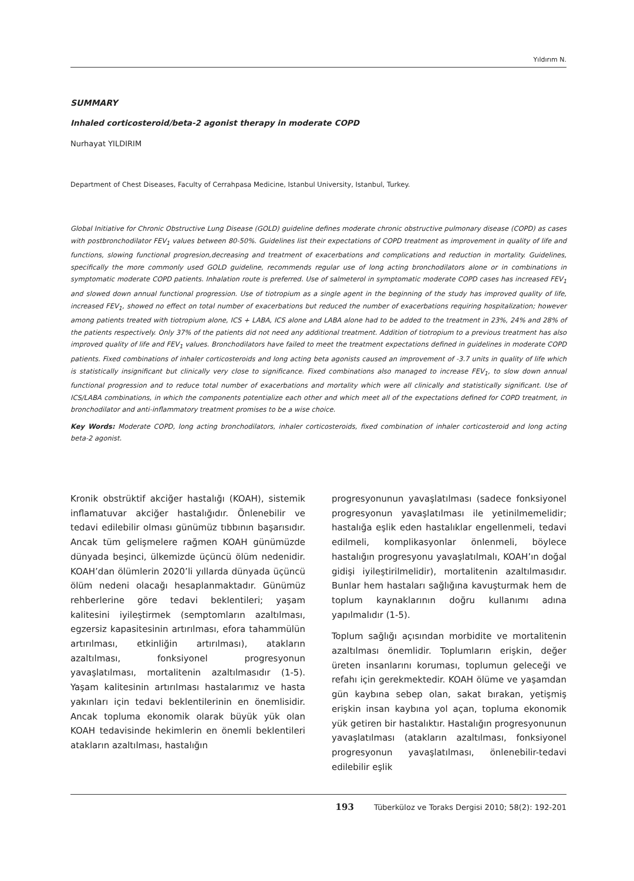Yıldırım N.
SUMMARY
Inhaled corticosteroid/beta-2 agonist therapy in moderate COPD
Nurhayat YILDIRIM
Department of Chest Diseases, Faculty of Cerrahpasa Medicine, Istanbul University, Istanbul, Turkey.
Global Initiative for Chronic Obstructive Lung Disease (GOLD) guideline defines moderate chronic obstructive pulmonary disease (COPD) as cases with postbronchodilator FEV<sub>1</sub> values between 80-50%. Guidelines list their expectations of COPD treatment as improvement in quality of life and functions, slowing functional progresion,decreasing and treatment of exacerbations and complications and reduction in mortality. Guidelines, specifically the more commonly used GOLD guideline, recommends regular use of long acting bronchodilators alone or in combinations in symptomatic moderate COPD patients. Inhalation route is preferred. Use of salmeterol in symptomatic moderate COPD cases has increased FEV<sub>1</sub> and slowed down annual functional progression. Use of tiotropium as a single agent in the beginning of the study has improved quality of life, increased FEV<sub>1</sub>, showed no effect on total number of exacerbations but reduced the number of exacerbations requiring hospitalization; however among patients treated with tiotropium alone, ICS + LABA, ICS alone and LABA alone had to be added to the treatment in 23%, 24% and 28% of the patients respectively. Only 37% of the patients did not need any additional treatment. Addition of tiotropium to a previous treatment has also improved quality of life and FEV<sub>1</sub> values. Bronchodilators have failed to meet the treatment expectations defined in guidelines in moderate COPD patients. Fixed combinations of inhaler corticosteroids and long acting beta agonists caused an improvement of -3.7 units in quality of life which is statistically insignificant but clinically very close to significance. Fixed combinations also managed to increase FEV<sub>1</sub>, to slow down annual functional progression and to reduce total number of exacerbations and mortality which were all clinically and statistically significant. Use of ICS/LABA combinations, in which the components potentialize each other and which meet all of the expectations defined for COPD treatment, in bronchodilator and anti-inflammatory treatment promises to be a wise choice.
Key Words: Moderate COPD, long acting bronchodilators, inhaler corticosteroids, fixed combination of inhaler corticosteroid and long acting beta-2 agonist.
Kronik obstrüktif akciğer hastalığı (KOAH), sistemik inflamatuvar akciğer hastalığıdır. Önlenebilir ve tedavi edilebilir olması günümüz tıbbının başarısıdır. Ancak tüm gelişmelere rağmen KOAH günümüzde dünyada beşinci, ülkemizde üçüncü ölüm nedenidir. KOAH’dan ölümlerin 2020’li yıllarda dünyada üçüncü ölüm nedeni olacağı hesaplanmaktadır. Günümüz rehberlerine göre tedavi beklentileri; yaşam kalitesini iyileştirmek (semptomların azaltılması, egzersiz kapasitesinin artırılması, efora tahammülün artırılması, etkinliğin artırılması), atakların azaltılması, fonksiyonel progresyonun yavaşlatılması, mortalitenin azaltılmasıdır (1-5). Yaşam kalitesinin artırılması hastalarımız ve hasta yakınları için tedavi beklentilerinin en önemlisidir. Ancak topluma ekonomik olarak büyük yük olan KOAH tedavisinde hekimlerin en önemli beklentileri atakların azaltılması, hastalığın
progresyonunun yavaşlatılması (sadece fonksiyonel progresyonun yavaşlatılması ile yetinilmemelidir; hastalığa eşlik eden hastalıklar engellenmeli, tedavi edilmeli, komplikasyonlar önlenmeli, böylece hastalığın progresyonu yavaşlatılmalı, KOAH’ın doğal gidişi iyileştirilmelidir), mortalitenin azaltılmasıdır. Bunlar hem hastaları sağlığına kavuşturmak hem de toplum kaynaklarının doğru kullanımı adına yapılmalıdır (1-5).
Toplum sağlığı açısından morbidite ve mortalitenin azaltılması önemlidir. Toplumların erişkin, değer üreten insanlarını koruması, toplumun geleceği ve refahı için gerekmektedir. KOAH ölüme ve yaşamdan gün kaybına sebep olan, sakat bırakan, yetişmiş erişkin insan kaybına yol açan, topluma ekonomik yük getiren bir hastalıktır. Hastalığın progresyonunun yavaşlatılması (atakların azaltılması, fonksiyonel progresyonun yavaşlatılması, önlenebilir-tedavi edilebilir eşlik
193 Tüberküloz ve Toraks Dergisi 2010; 58(2): 192-201